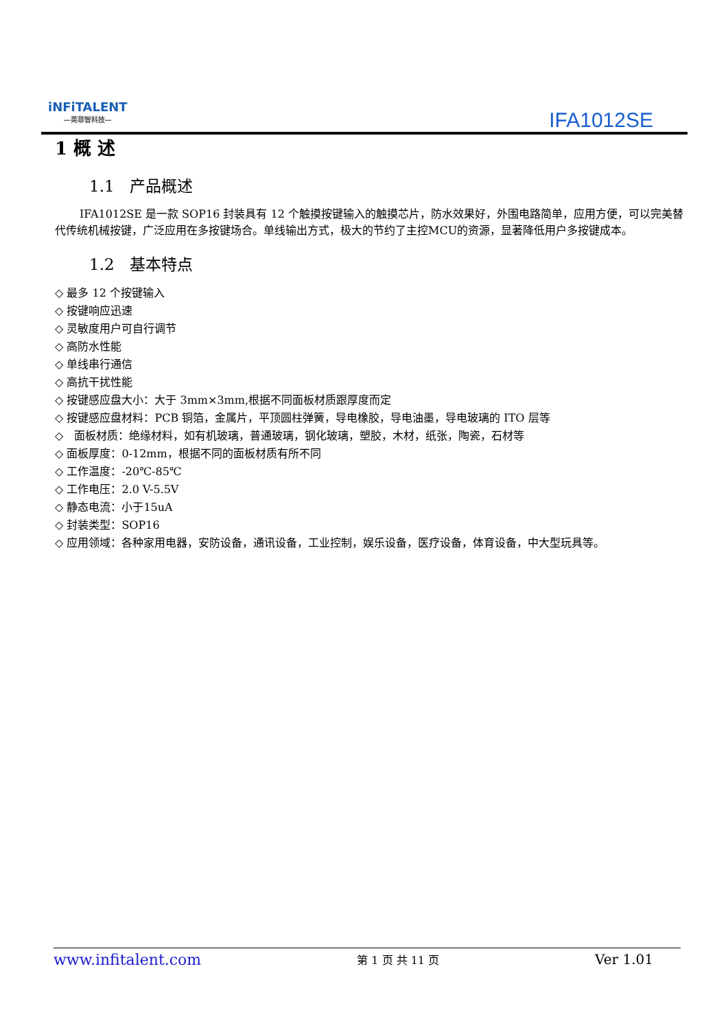iNFiTALENT
—英菲智科技—
IFA1012SE
1 概 述
1.1 产品概述
IFA1012SE 是一款 SOP16 封装具有 12 个触摸按键输入的触摸芯片，防水效果好，外围电路简单，应用方便，可以完美替代传统机械按键，广泛应用在多按键场合。单线输出方式，极大的节约了主控MCU的资源，显著降低用户多按键成本。
1.2 基本特点
◇ 最多 12 个按键输入
◇ 按键响应迅速
◇ 灵敏度用户可自行调节
◇ 高防水性能
◇ 单线串行通信
◇ 高抗干扰性能
◇ 按键感应盘大小：大于 3mm×3mm,根据不同面板材质跟厚度而定
◇ 按键感应盘材料：PCB 铜箔，金属片，平顶圆柱弹簧，导电橡胶，导电油墨，导电玻璃的 ITO 层等
◇ 面板材质：绝缘材料，如有机玻璃，普通玻璃，钢化玻璃，塑胶，木材，纸张，陶瓷，石材等
◇ 面板厚度：0-12mm，根据不同的面板材质有所不同
◇ 工作温度：-20℃-85℃
◇ 工作电压：2.0 V-5.5V
◇ 静态电流：小于15uA
◇ 封装类型：SOP16
◇ 应用领域：各种家用电器，安防设备，通讯设备，工业控制，娱乐设备，医疗设备，体育设备，中大型玩具等。
www.infitalent.com 第 1 页 共 11 页 Ver 1.01